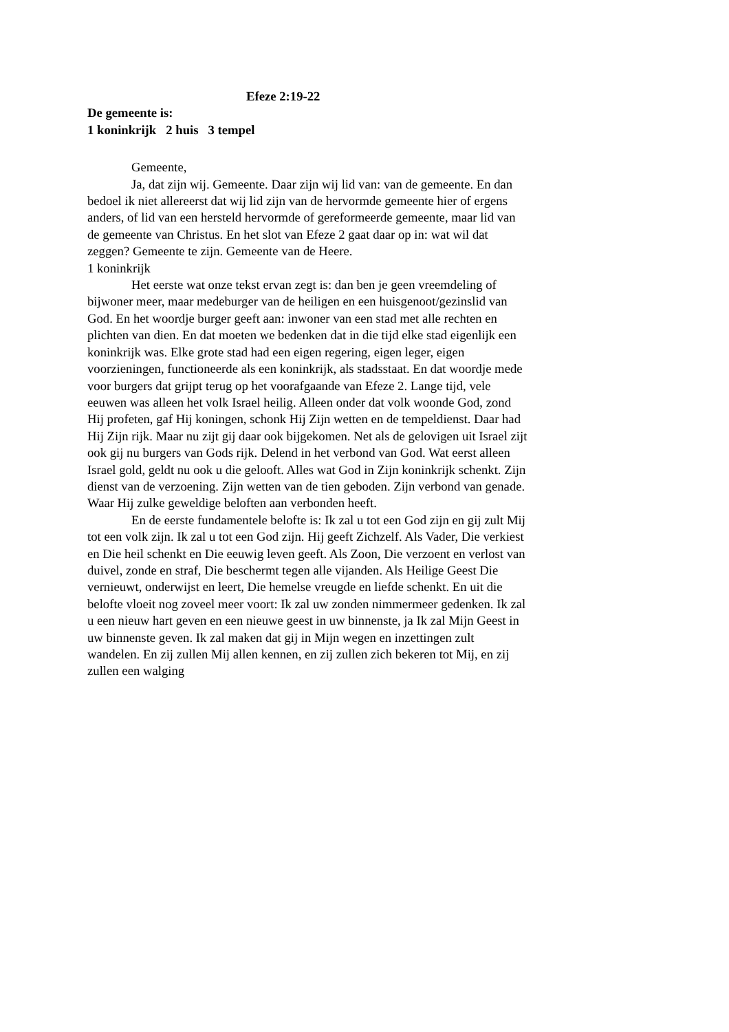Efeze 2:19-22
De gemeente is:
1 koninkrijk 2 huis 3 tempel
Gemeente,
Ja, dat zijn wij. Gemeente. Daar zijn wij lid van: van de gemeente. En dan bedoel ik niet allereerst dat wij lid zijn van de hervormde gemeente hier of ergens anders, of lid van een hersteld hervormde of gereformeerde gemeente, maar lid van de gemeente van Christus. En het slot van Efeze 2 gaat daar op in: wat wil dat zeggen? Gemeente te zijn. Gemeente van de Heere.
1 koninkrijk
Het eerste wat onze tekst ervan zegt is: dan ben je geen vreemdeling of bijwoner meer, maar medeburger van de heiligen en een huisgenoot/gezinslid van God. En het woordje burger geeft aan: inwoner van een stad met alle rechten en plichten van dien. En dat moeten we bedenken dat in die tijd elke stad eigenlijk een koninkrijk was. Elke grote stad had een eigen regering, eigen leger, eigen voorzieningen, functioneerde als een koninkrijk, als stadsstaat. En dat woordje mede voor burgers dat grijpt terug op het voorafgaande van Efeze 2. Lange tijd, vele eeuwen was alleen het volk Israel heilig. Alleen onder dat volk woonde God, zond Hij profeten, gaf Hij koningen, schonk Hij Zijn wetten en de tempeldienst. Daar had Hij Zijn rijk. Maar nu zijt gij daar ook bijgekomen. Net als de gelovigen uit Israel zijt ook gij nu burgers van Gods rijk. Delend in het verbond van God. Wat eerst alleen Israel gold, geldt nu ook u die gelooft. Alles wat God in Zijn koninkrijk schenkt. Zijn dienst van de verzoening. Zijn wetten van de tien geboden. Zijn verbond van genade. Waar Hij zulke geweldige beloften aan verbonden heeft.
En de eerste fundamentele belofte is: Ik zal u tot een God zijn en gij zult Mij tot een volk zijn. Ik zal u tot een God zijn. Hij geeft Zichzelf. Als Vader, Die verkiest en Die heil schenkt en Die eeuwig leven geeft. Als Zoon, Die verzoent en verlost van duivel, zonde en straf, Die beschermt tegen alle vijanden. Als Heilige Geest Die vernieuwt, onderwijst en leert, Die hemelse vreugde en liefde schenkt. En uit die belofte vloeit nog zoveel meer voort: Ik zal uw zonden nimmermeer gedenken. Ik zal u een nieuw hart geven en een nieuwe geest in uw binnenste, ja Ik zal Mijn Geest in uw binnenste geven. Ik zal maken dat gij in Mijn wegen en inzettingen zult wandelen. En zij zullen Mij allen kennen, en zij zullen zich bekeren tot Mij, en zij zullen een walging